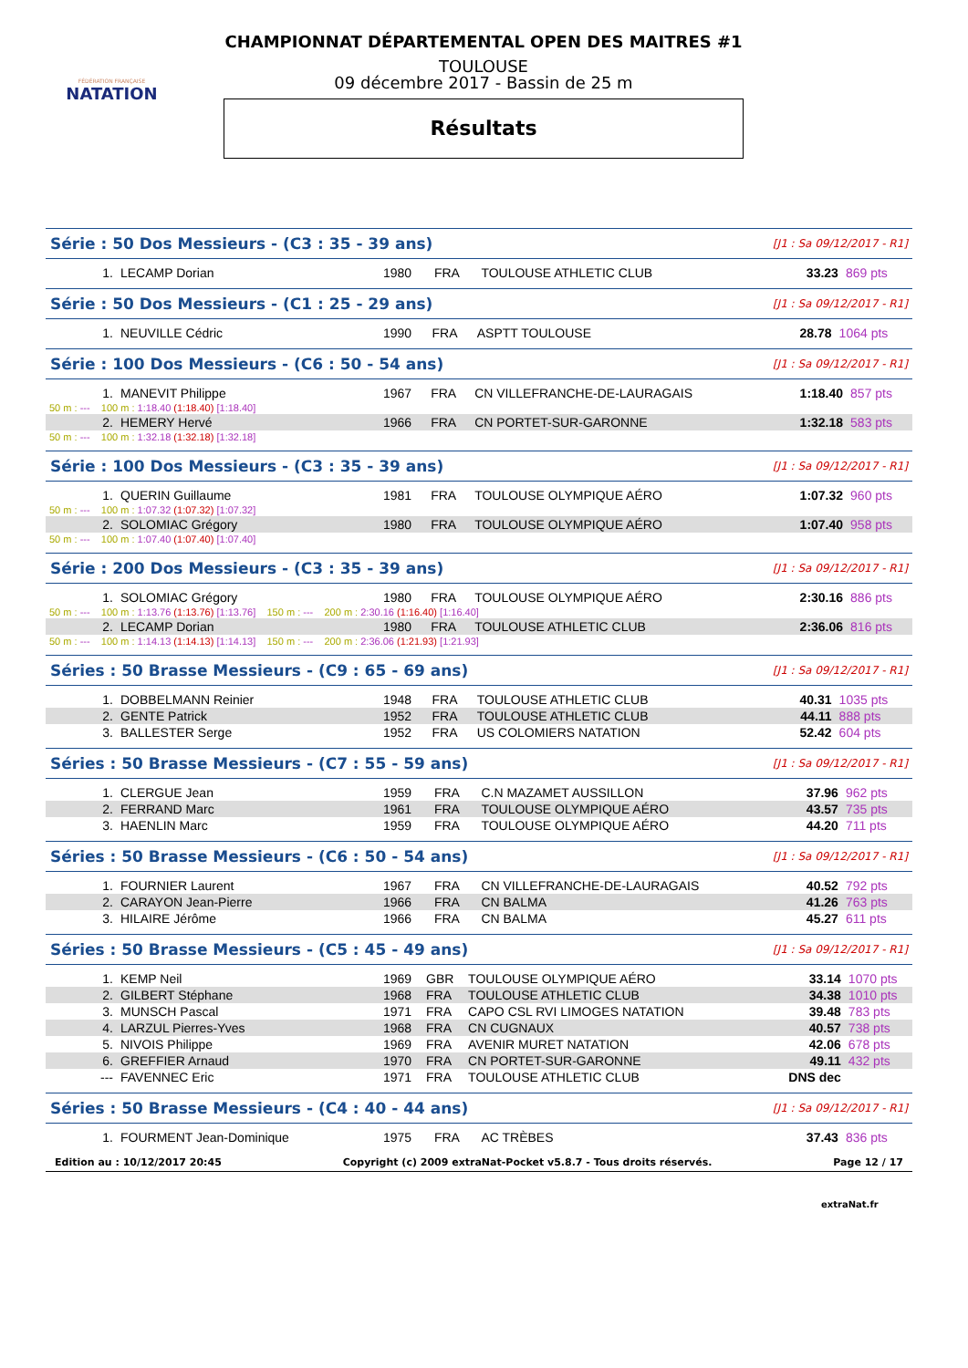FÉDÉRATION FRANÇAISE
NATATION
CHAMPIONNAT DÉPARTEMENTAL OPEN DES MAITRES #1
TOULOUSE
09 décembre 2017 - Bassin de 25 m
Résultats
Série : 50 Dos Messieurs - (C3 : 35 - 39 ans) [J1 : Sa 09/12/2017 - R1]
| 1. | LECAMP Dorian | 1980 | FRA | TOULOUSE ATHLETIC CLUB | 33.23 | 869 pts |
Série : 50 Dos Messieurs - (C1 : 25 - 29 ans) [J1 : Sa 09/12/2017 - R1]
| 1. | NEUVILLE Cédric | 1990 | FRA | ASPTT TOULOUSE | 28.78 | 1064 pts |
Série : 100 Dos Messieurs - (C6 : 50 - 54 ans) [J1 : Sa 09/12/2017 - R1]
| 1. | MANEVIT Philippe | 1967 | FRA | CN VILLEFRANCHE-DE-LAURAGAIS | 1:18.40 | 857 pts |
| 50 m : --- 100 m : 1:18.40 (1:18.40) [1:18.40] | | | | | | |
| 2. | HEMERY Hervé | 1966 | FRA | CN PORTET-SUR-GARONNE | 1:32.18 | 583 pts |
| 50 m : --- 100 m : 1:32.18 (1:32.18) [1:32.18] | | | | | | |
Série : 100 Dos Messieurs - (C3 : 35 - 39 ans) [J1 : Sa 09/12/2017 - R1]
| 1. | QUERIN Guillaume | 1981 | FRA | TOULOUSE OLYMPIQUE AÉRO | 1:07.32 | 960 pts |
| 50 m : --- 100 m : 1:07.32 (1:07.32) [1:07.32] | | | | | | |
| 2. | SOLOMIAC Grégory | 1980 | FRA | TOULOUSE OLYMPIQUE AÉRO | 1:07.40 | 958 pts |
| 50 m : --- 100 m : 1:07.40 (1:07.40) [1:07.40] | | | | | | |
Série : 200 Dos Messieurs - (C3 : 35 - 39 ans) [J1 : Sa 09/12/2017 - R1]
| 1. | SOLOMIAC Grégory | 1980 | FRA | TOULOUSE OLYMPIQUE AÉRO | 2:30.16 | 886 pts |
| 50 m : --- 100 m : 1:13.76 (1:13.76) [1:13.76] 150 m : --- 200 m : 2:30.16 (1:16.40) [1:16.40] | | | | | | |
| 2. | LECAMP Dorian | 1980 | FRA | TOULOUSE ATHLETIC CLUB | 2:36.06 | 816 pts |
| 50 m : --- 100 m : 1:14.13 (1:14.13) [1:14.13] 150 m : --- 200 m : 2:36.06 (1:21.93) [1:21.93] | | | | | | |
Séries : 50 Brasse Messieurs - (C9 : 65 - 69 ans) [J1 : Sa 09/12/2017 - R1]
| 1. | DOBBELMANN Reinier | 1948 | FRA | TOULOUSE ATHLETIC CLUB | 40.31 | 1035 pts |
| 2. | GENTE Patrick | 1952 | FRA | TOULOUSE ATHLETIC CLUB | 44.11 | 888 pts |
| 3. | BALLESTER Serge | 1952 | FRA | US COLOMIERS NATATION | 52.42 | 604 pts |
Séries : 50 Brasse Messieurs - (C7 : 55 - 59 ans) [J1 : Sa 09/12/2017 - R1]
| 1. | CLERGUE Jean | 1959 | FRA | C.N MAZAMET AUSSILLON | 37.96 | 962 pts |
| 2. | FERRAND Marc | 1961 | FRA | TOULOUSE OLYMPIQUE AÉRO | 43.57 | 735 pts |
| 3. | HAENLIN Marc | 1959 | FRA | TOULOUSE OLYMPIQUE AÉRO | 44.20 | 711 pts |
Séries : 50 Brasse Messieurs - (C6 : 50 - 54 ans) [J1 : Sa 09/12/2017 - R1]
| 1. | FOURNIER Laurent | 1967 | FRA | CN VILLEFRANCHE-DE-LAURAGAIS | 40.52 | 792 pts |
| 2. | CARAYON Jean-Pierre | 1966 | FRA | CN BALMA | 41.26 | 763 pts |
| 3. | HILAIRE Jérôme | 1966 | FRA | CN BALMA | 45.27 | 611 pts |
Séries : 50 Brasse Messieurs - (C5 : 45 - 49 ans) [J1 : Sa 09/12/2017 - R1]
| 1. | KEMP Neil | 1969 | GBR | TOULOUSE OLYMPIQUE AÉRO | 33.14 | 1070 pts |
| 2. | GILBERT Stéphane | 1968 | FRA | TOULOUSE ATHLETIC CLUB | 34.38 | 1010 pts |
| 3. | MUNSCH Pascal | 1971 | FRA | CAPO CSL RVI LIMOGES NATATION | 39.48 | 783 pts |
| 4. | LARZUL Pierres-Yves | 1968 | FRA | CN CUGNAUX | 40.57 | 738 pts |
| 5. | NIVOIS Philippe | 1969 | FRA | AVENIR MURET NATATION | 42.06 | 678 pts |
| 6. | GREFFIER Arnaud | 1970 | FRA | CN PORTET-SUR-GARONNE | 49.11 | 432 pts |
| --- | FAVENNEC Eric | 1971 | FRA | TOULOUSE ATHLETIC CLUB | DNS dec | |
Séries : 50 Brasse Messieurs - (C4 : 40 - 44 ans) [J1 : Sa 09/12/2017 - R1]
| 1. | FOURMENT Jean-Dominique | 1975 | FRA | AC TRÈBES | 37.43 | 836 pts |
Edition au : 10/12/2017 20:45 Copyright (c) 2009 extraNat-Pocket v5.8.7 - Tous droits réservés. Page 12 / 17
extraNat.fr